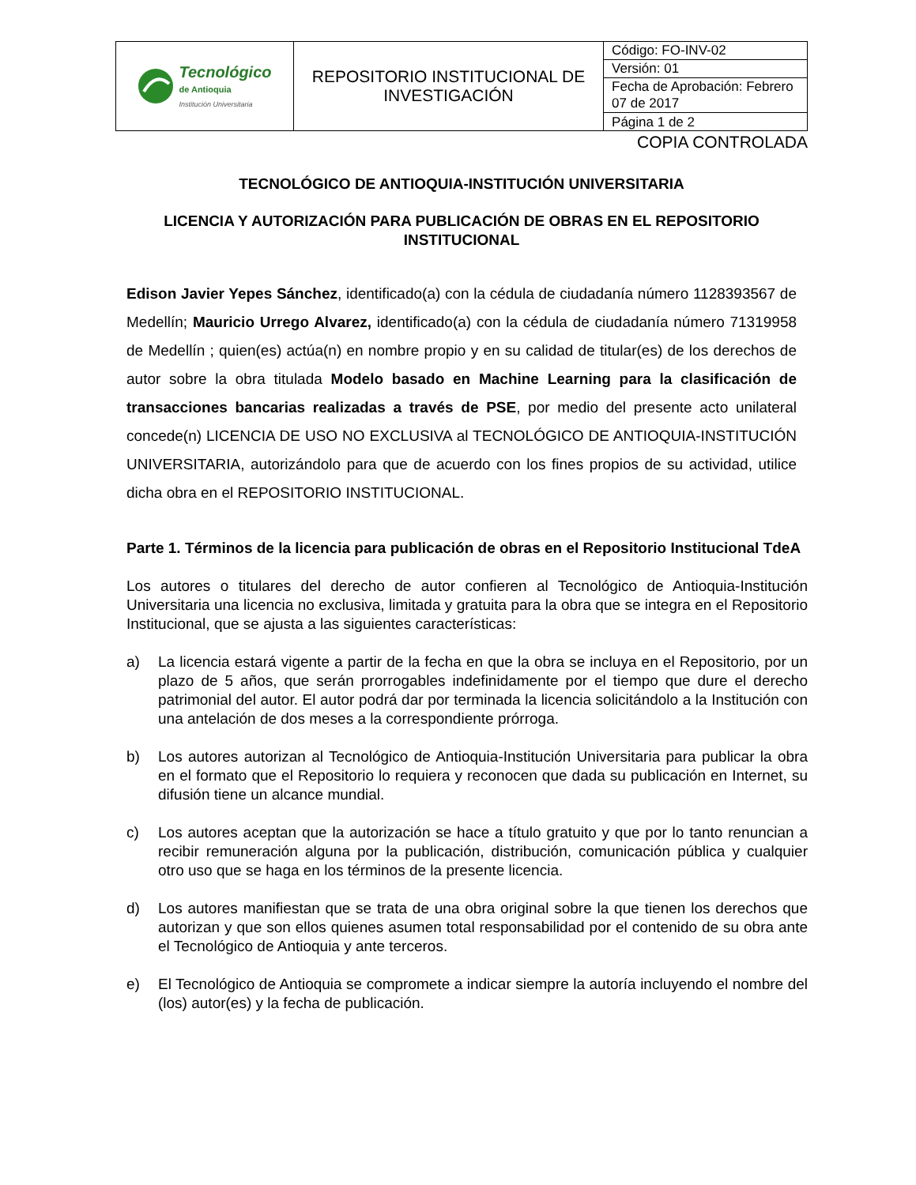| Tecnológico de Antioquia Institución Universitaria | REPOSITORIO INSTITUCIONAL DE INVESTIGACIÓN | Código: FO-INV-02 |
| | | Versión: 01 |
| | | Fecha de Aprobación: Febrero 07 de 2017 |
| | | Página 1 de 2 |
COPIA CONTROLADA
TECNOLÓGICO DE ANTIOQUIA-INSTITUCIÓN UNIVERSITARIA
LICENCIA Y AUTORIZACIÓN PARA PUBLICACIÓN DE OBRAS EN EL REPOSITORIO INSTITUCIONAL
Edison Javier Yepes Sánchez, identificado(a) con la cédula de ciudadanía número 1128393567 de Medellín; Mauricio Urrego Alvarez, identificado(a) con la cédula de ciudadanía número 71319958 de Medellín ; quien(es) actúa(n) en nombre propio y en su calidad de titular(es) de los derechos de autor sobre la obra titulada Modelo basado en Machine Learning para la clasificación de transacciones bancarias realizadas a través de PSE, por medio del presente acto unilateral concede(n) LICENCIA DE USO NO EXCLUSIVA al TECNOLÓGICO DE ANTIOQUIA-INSTITUCIÓN UNIVERSITARIA, autorizándolo para que de acuerdo con los fines propios de su actividad, utilice dicha obra en el REPOSITORIO INSTITUCIONAL.
Parte 1. Términos de la licencia para publicación de obras en el Repositorio Institucional TdeA
Los autores o titulares del derecho de autor confieren al Tecnológico de Antioquia-Institución Universitaria una licencia no exclusiva, limitada y gratuita para la obra que se integra en el Repositorio Institucional, que se ajusta a las siguientes características:
a) La licencia estará vigente a partir de la fecha en que la obra se incluya en el Repositorio, por un plazo de 5 años, que serán prorrogables indefinidamente por el tiempo que dure el derecho patrimonial del autor. El autor podrá dar por terminada la licencia solicitándolo a la Institución con una antelación de dos meses a la correspondiente prórroga.
b) Los autores autorizan al Tecnológico de Antioquia-Institución Universitaria para publicar la obra en el formato que el Repositorio lo requiera y reconocen que dada su publicación en Internet, su difusión tiene un alcance mundial.
c) Los autores aceptan que la autorización se hace a título gratuito y que por lo tanto renuncian a recibir remuneración alguna por la publicación, distribución, comunicación pública y cualquier otro uso que se haga en los términos de la presente licencia.
d) Los autores manifiestan que se trata de una obra original sobre la que tienen los derechos que autorizan y que son ellos quienes asumen total responsabilidad por el contenido de su obra ante el Tecnológico de Antioquia y ante terceros.
e) El Tecnológico de Antioquia se compromete a indicar siempre la autoría incluyendo el nombre del (los) autor(es) y la fecha de publicación.